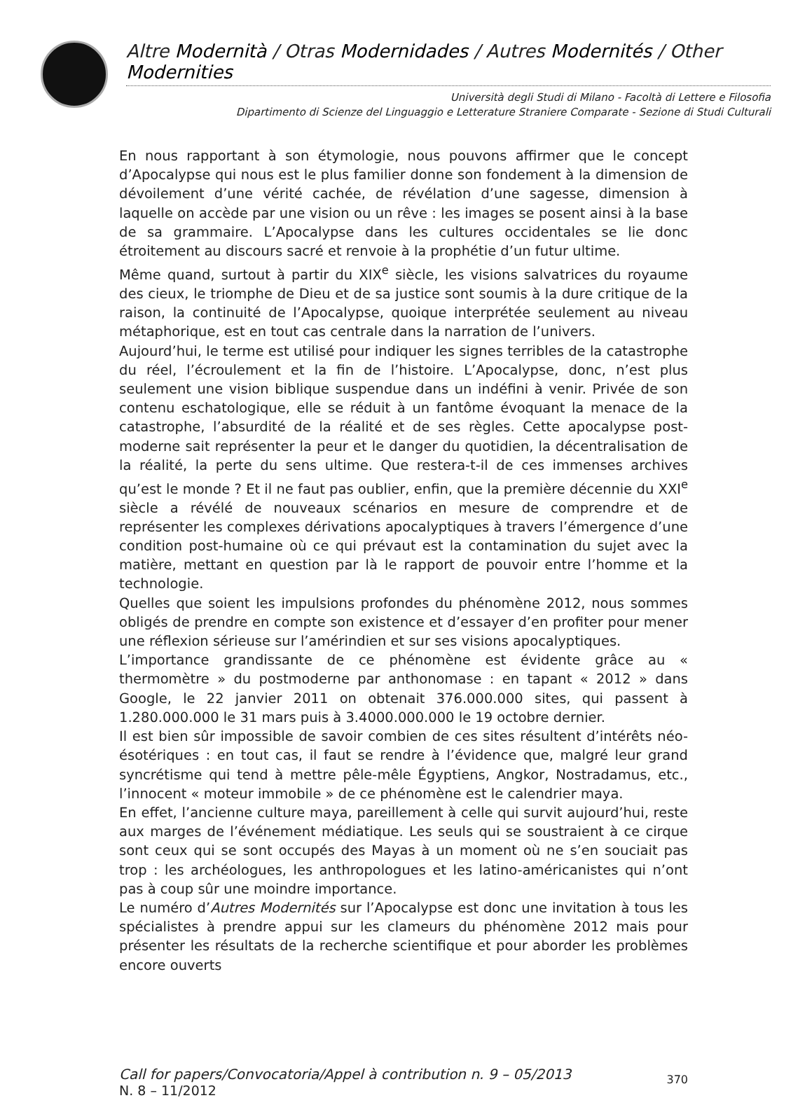Altre Modernità / Otras Modernidades / Autres Modernités / Other Modernities
Università degli Studi di Milano - Facoltà di Lettere e Filosofia
Dipartimento di Scienze del Linguaggio e Letterature Straniere Comparate - Sezione di Studi Culturali
En nous rapportant à son étymologie, nous pouvons affirmer que le concept d’Apocalypse qui nous est le plus familier donne son fondement à la dimension de dévoilement d’une vérité cachée, de révélation d’une sagesse, dimension à laquelle on accède par une vision ou un rêve : les images se posent ainsi à la base de sa grammaire. L’Apocalypse dans les cultures occidentales se lie donc étroitement au discours sacré et renvoie à la prophétie d’un futur ultime.
Même quand, surtout à partir du XIX<sup>e</sup> siècle, les visions salvatrices du royaume des cieux, le triomphe de Dieu et de sa justice sont soumis à la dure critique de la raison, la continuité de l’Apocalypse, quoique interprétée seulement au niveau métaphorique, est en tout cas centrale dans la narration de l’univers.
Aujourd’hui, le terme est utilisé pour indiquer les signes terribles de la catastrophe du réel, l’écroulement et la fin de l’histoire. L’Apocalypse, donc, n’est plus seulement une vision biblique suspendue dans un indéfini à venir. Privée de son contenu eschatologique, elle se réduit à un fantôme évoquant la menace de la catastrophe, l’absurdité de la réalité et de ses règles. Cette apocalypse post-moderne sait représenter la peur et le danger du quotidien, la décentralisation de la réalité, la perte du sens ultime. Que restera-t-il de ces immenses archives qu’est le monde ? Et il ne faut pas oublier, enfin, que la première décennie du XXI<sup>e</sup> siècle a révélé de nouveaux scénarios en mesure de comprendre et de représenter les complexes dérivations apocalyptiques à travers l’émergence d’une condition post-humaine où ce qui prévaut est la contamination du sujet avec la matière, mettant en question par là le rapport de pouvoir entre l’homme et la technologie.
Quelles que soient les impulsions profondes du phénomène 2012, nous sommes obligés de prendre en compte son existence et d’essayer d’en profiter pour mener une réflexion sérieuse sur l’amérindien et sur ses visions apocalyptiques.
L’importance grandissante de ce phénomène est évidente grâce au « thermomètre » du postmoderne par anthonomase : en tapant « 2012 » dans Google, le 22 janvier 2011 on obtenait 376.000.000 sites, qui passent à 1.280.000.000 le 31 mars puis à 3.4000.000.000 le 19 octobre dernier.
Il est bien sûr impossible de savoir combien de ces sites résultent d’intérêts néo-ésotériques : en tout cas, il faut se rendre à l’évidence que, malgré leur grand syncrétisme qui tend à mettre pêle-mêle Égyptiens, Angkor, Nostradamus, etc., l’innocent « moteur immobile » de ce phénomène est le calendrier maya.
En effet, l’ancienne culture maya, pareillement à celle qui survit aujourd’hui, reste aux marges de l’événement médiatique. Les seuls qui se soustraient à ce cirque sont ceux qui se sont occupés des Mayas à un moment où ne s’en souciait pas trop : les archéologues, les anthropologues et les latino-américanistes qui n’ont pas à coup sûr une moindre importance.
Le numéro d’Autres Modernités sur l’Apocalypse est donc une invitation à tous les spécialistes à prendre appui sur les clameurs du phénomène 2012 mais pour présenter les résultats de la recherche scientifique et pour aborder les problèmes encore ouverts
Call for papers/Convocatoria/Appel à contribution n. 9 – 05/2013
N. 8 – 11/2012
370